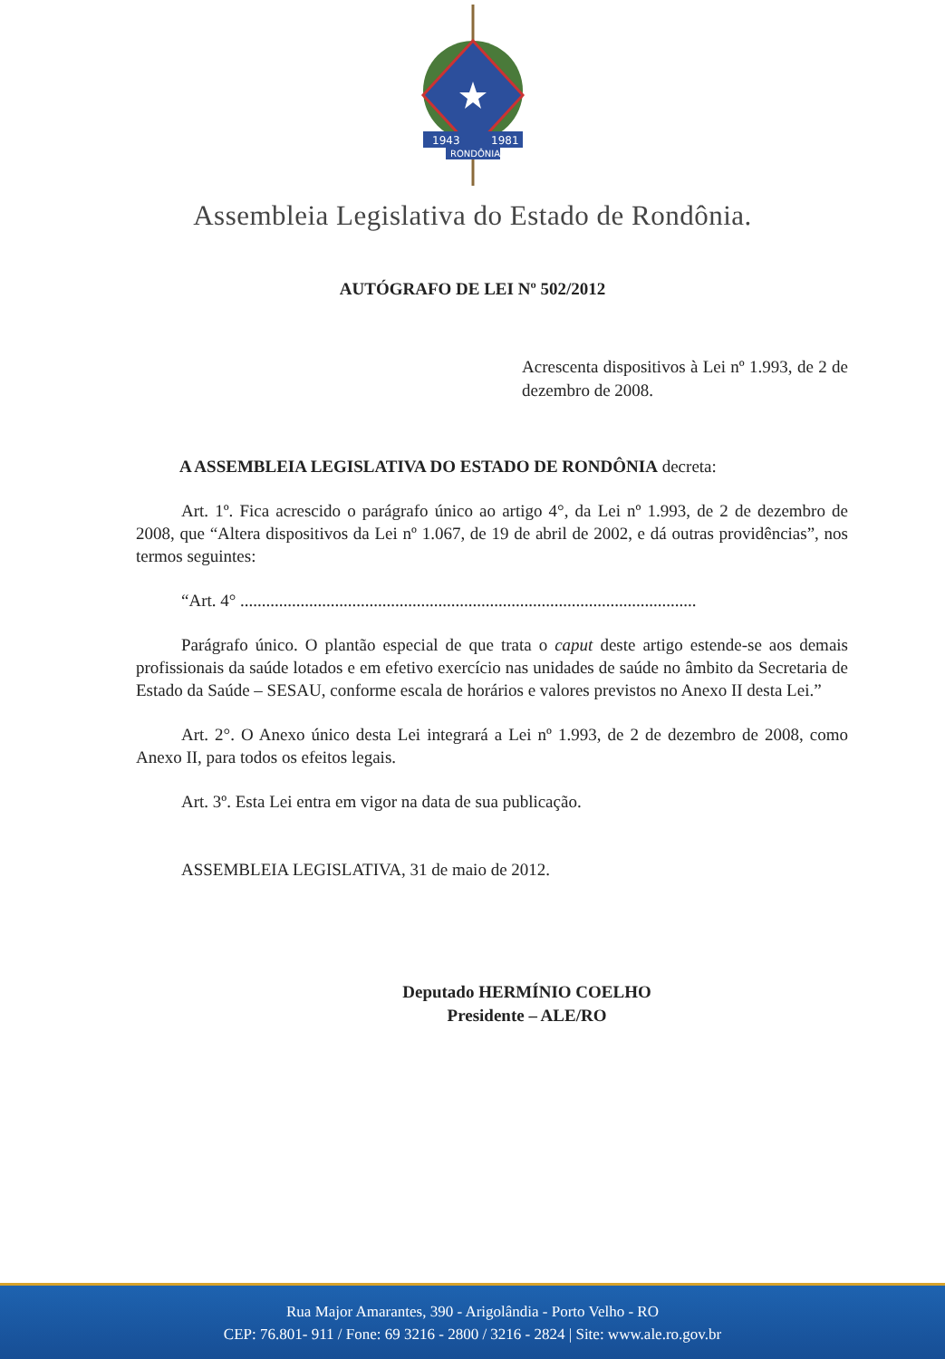1943
1981
RONDÔNIA
Assembleia Legislativa do Estado de Rondônia.
AUTÓGRAFO DE LEI Nº 502/2012
Acrescenta dispositivos à Lei nº 1.993, de 2 de dezembro de 2008.
A ASSEMBLEIA LEGISLATIVA DO ESTADO DE RONDÔNIA decreta:
Art. 1º. Fica acrescido o parágrafo único ao artigo 4°, da Lei nº 1.993, de 2 de dezembro de 2008, que “Altera dispositivos da Lei nº 1.067, de 19 de abril de 2002, e dá outras providências”, nos termos seguintes:
“Art. 4° ..........................................................................................................
Parágrafo único. O plantão especial de que trata o caput deste artigo estende-se aos demais profissionais da saúde lotados e em efetivo exercício nas unidades de saúde no âmbito da Secretaria de Estado da Saúde – SESAU, conforme escala de horários e valores previstos no Anexo II desta Lei.”
Art. 2°. O Anexo único desta Lei integrará a Lei nº 1.993, de 2 de dezembro de 2008, como Anexo II, para todos os efeitos legais.
Art. 3º. Esta Lei entra em vigor na data de sua publicação.
ASSEMBLEIA LEGISLATIVA, 31 de maio de 2012.
Deputado HERMÍNIO COELHO
Presidente – ALE/RO
Rua Major Amarantes, 390 - Arigolândia - Porto Velho - RO
CEP: 76.801- 911 / Fone: 69 3216 - 2800 / 3216 - 2824 | Site: www.ale.ro.gov.br